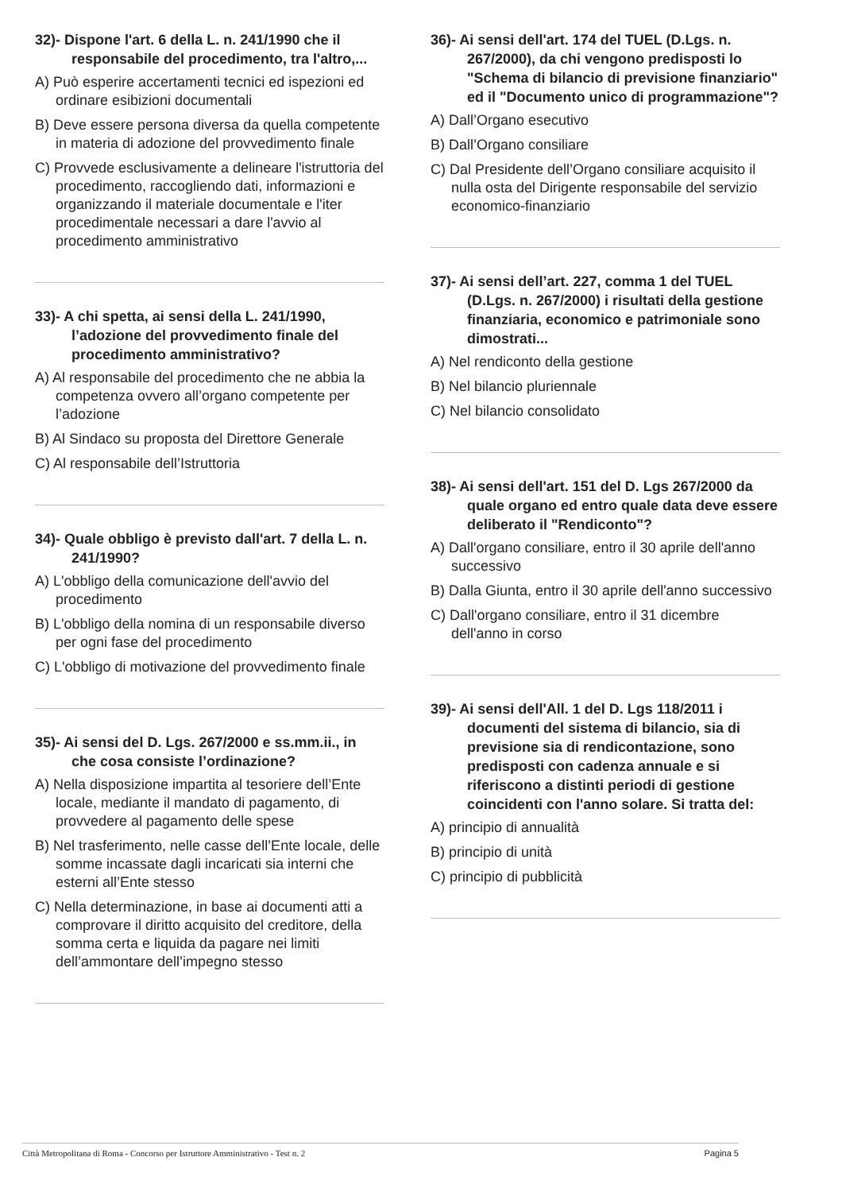32)- Dispone l'art. 6 della L. n. 241/1990 che il responsabile del procedimento, tra l'altro,...
A) Può esperire accertamenti tecnici ed ispezioni ed ordinare esibizioni documentali
B) Deve essere persona diversa da quella competente in materia di adozione del provvedimento finale
C) Provvede esclusivamente a delineare l'istruttoria del procedimento, raccogliendo dati, informazioni e organizzando il materiale documentale e l'iter procedimentale necessari a dare l'avvio al procedimento amministrativo
33)- A chi spetta, ai sensi della L. 241/1990, l’adozione del provvedimento finale del procedimento amministrativo?
A) Al responsabile del procedimento che ne abbia la competenza ovvero all’organo competente per l’adozione
B) Al Sindaco su proposta del Direttore Generale
C) Al responsabile dell’Istruttoria
34)- Quale obbligo è previsto dall'art. 7 della L. n. 241/1990?
A) L'obbligo della comunicazione dell'avvio del procedimento
B) L'obbligo della nomina di un responsabile diverso per ogni fase del procedimento
C) L'obbligo di motivazione del provvedimento finale
35)- Ai sensi del D. Lgs. 267/2000 e ss.mm.ii., in che cosa consiste l’ordinazione?
A) Nella disposizione impartita al tesoriere dell’Ente locale, mediante il mandato di pagamento, di provvedere al pagamento delle spese
B) Nel trasferimento, nelle casse dell’Ente locale, delle somme incassate dagli incaricati sia interni che esterni all’Ente stesso
C) Nella determinazione, in base ai documenti atti a comprovare il diritto acquisito del creditore, della somma certa e liquida da pagare nei limiti dell’ammontare dell’impegno stesso
36)- Ai sensi dell'art. 174 del TUEL (D.Lgs. n. 267/2000), da chi vengono predisposti lo "Schema di bilancio di previsione finanziario" ed il "Documento unico di programmazione"?
A) Dall’Organo esecutivo
B) Dall’Organo consiliare
C) Dal Presidente dell’Organo consiliare acquisito il nulla osta del Dirigente responsabile del servizio economico-finanziario
37)- Ai sensi dell’art. 227, comma 1 del TUEL (D.Lgs. n. 267/2000) i risultati della gestione finanziaria, economico e patrimoniale sono dimostrati...
A) Nel rendiconto della gestione
B) Nel bilancio pluriennale
C) Nel bilancio consolidato
38)- Ai sensi dell'art. 151 del D. Lgs 267/2000 da quale organo ed entro quale data deve essere deliberato il "Rendiconto"?
A) Dall'organo consiliare, entro il 30 aprile dell'anno successivo
B) Dalla Giunta, entro il 30 aprile dell'anno successivo
C) Dall'organo consiliare, entro il 31 dicembre dell'anno in corso
39)- Ai sensi dell'All. 1 del D. Lgs 118/2011 i documenti del sistema di bilancio, sia di previsione sia di rendicontazione, sono predisposti con cadenza annuale e si riferiscono a distinti periodi di gestione coincidenti con l'anno solare. Si tratta del:
A) principio di annualità
B) principio di unità
C) principio di pubblicità
Città Metropolitana di Roma - Concorso per Istruttore Amministrativo - Test n. 2 Pagina 5